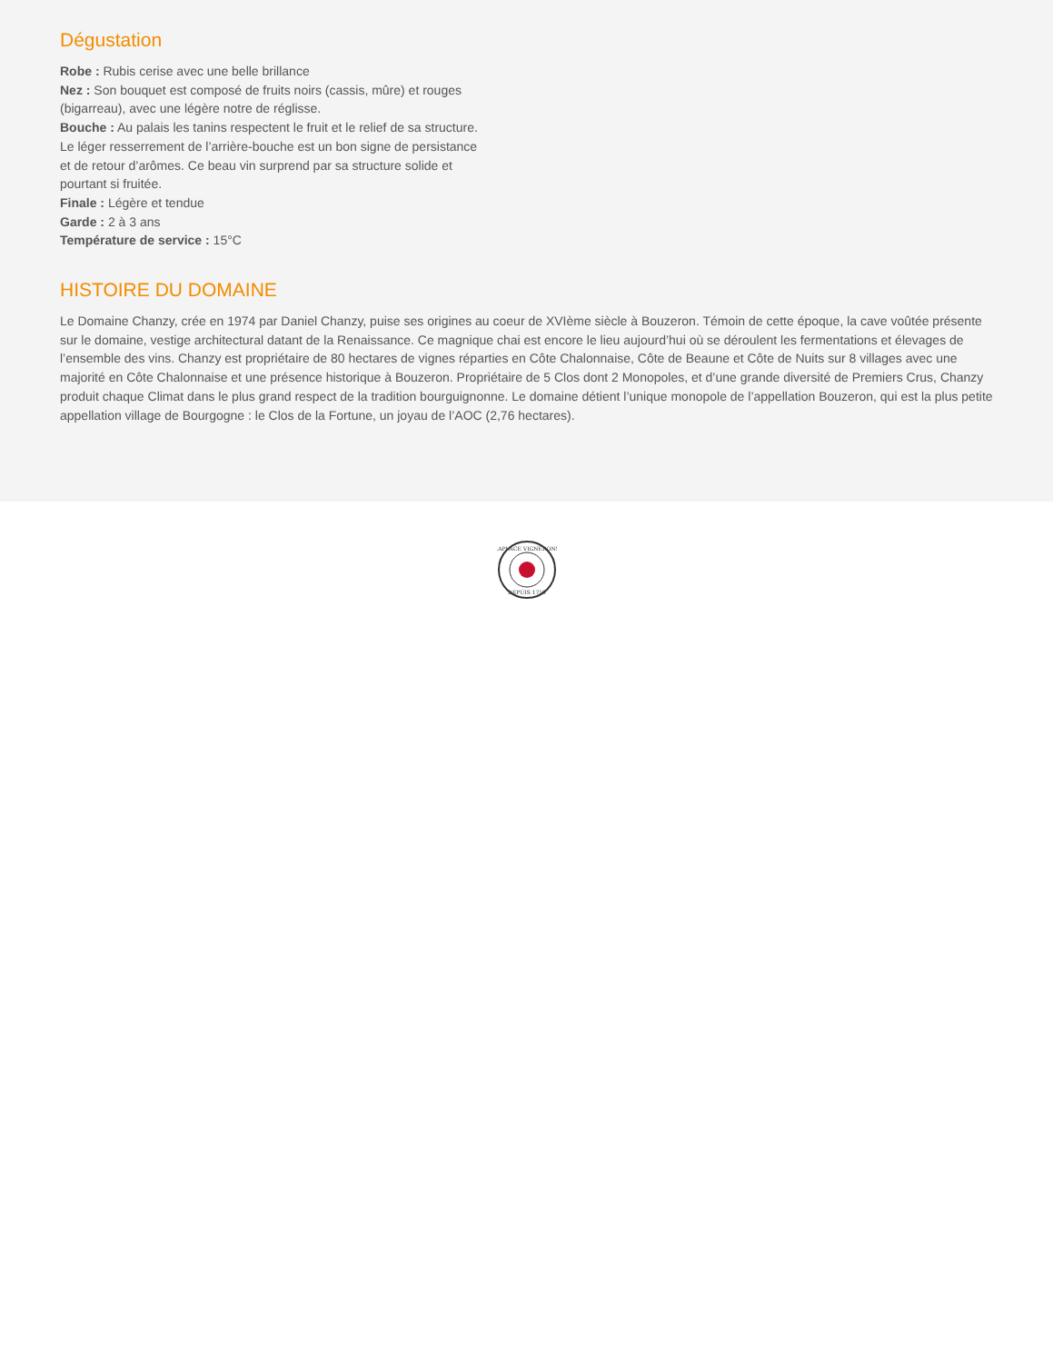Dégustation
Robe : Rubis cerise avec une belle brillance
Nez : Son bouquet est composé de fruits noirs (cassis, mûre) et rouges (bigarreau), avec une légère notre de réglisse.
Bouche : Au palais les tanins respectent le fruit et le relief de sa structure. Le léger resserrement de l’arrière-bouche est un bon signe de persistance et de retour d’arômes. Ce beau vin surprend par sa structure solide et pourtant si fruitée.
Finale : Légère et tendue
Garde : 2 à 3 ans
Température de service : 15°C
HISTOIRE DU DOMAINE
Le Domaine Chanzy, crée en 1974 par Daniel Chanzy, puise ses origines au coeur de XVIème siècle à Bouzeron. Témoin de cette époque, la cave voûtée présente sur le domaine, vestige architectural datant de la Renaissance. Ce magnique chai est encore le lieu aujourd’hui où se déroulent les fermentations et élevages de l’ensemble des vins. Chanzy est propriétaire de 80 hectares de vignes réparties en Côte Chalonnaise, Côte de Beaune et Côte de Nuits sur 8 villages avec une majorité en Côte Chalonnaise et une présence historique à Bouzeron. Propriétaire de 5 Clos dont 2 Monopoles, et d’une grande diversité de Premiers Crus, Chanzy produit chaque Climat dans le plus grand respect de la tradition bourguignonne. Le domaine détient l’unique monopole de l’appellation Bouzeron, qui est la plus petite appellation village de Bourgogne : le Clos de la Fortune, un joyau de l’AOC (2,76 hectares).
LAPLACE VIGNERONS
DEPUIS 1759